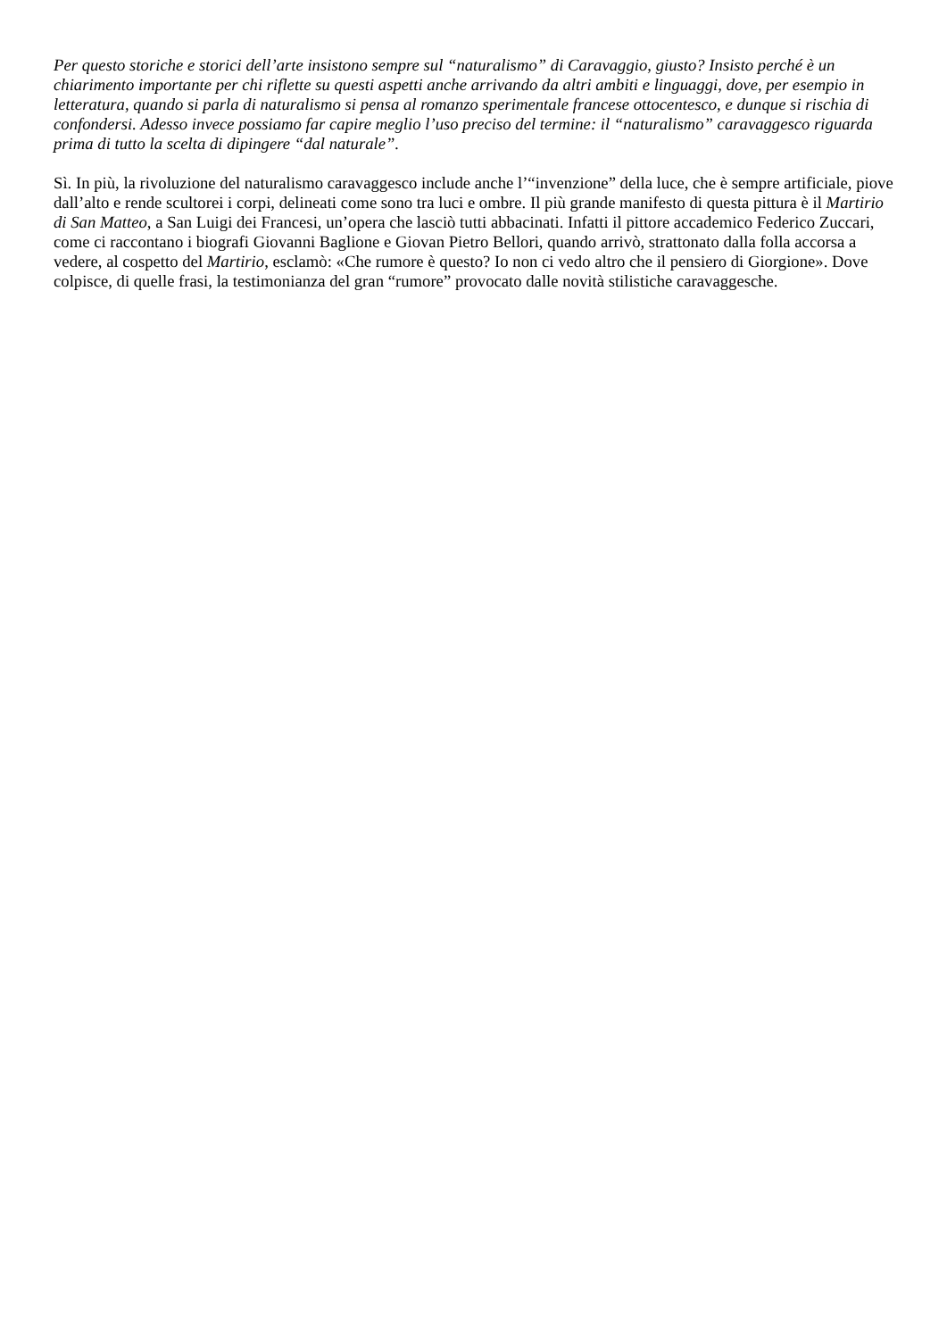Per questo storiche e storici dell’arte insistono sempre sul “naturalismo” di Caravaggio, giusto? Insisto perché è un chiarimento importante per chi riflette su questi aspetti anche arrivando da altri ambiti e linguaggi, dove, per esempio in letteratura, quando si parla di naturalismo si pensa al romanzo sperimentale francese ottocentesco, e dunque si rischia di confondersi. Adesso invece possiamo far capire meglio l’uso preciso del termine: il “naturalismo” caravaggesco riguarda prima di tutto la scelta di dipingere “dal naturale”.
Sì. In più, la rivoluzione del naturalismo caravaggesco include anche l’“invenzione” della luce, che è sempre artificiale, piove dall’alto e rende scultorei i corpi, delineati come sono tra luci e ombre. Il più grande manifesto di questa pittura è il Martirio di San Matteo, a San Luigi dei Francesi, un’opera che lasciò tutti abbacinati. Infatti il pittore accademico Federico Zuccari, come ci raccontano i biografi Giovanni Baglione e Giovan Pietro Bellori, quando arrivò, strattonato dalla folla accorsa a vedere, al cospetto del Martirio, esclamò: «Che rumore è questo? Io non ci vedo altro che il pensiero di Giorgione». Dove colpisce, di quelle frasi, la testimonianza del gran “rumore” provocato dalle novità stilistiche caravaggesche.